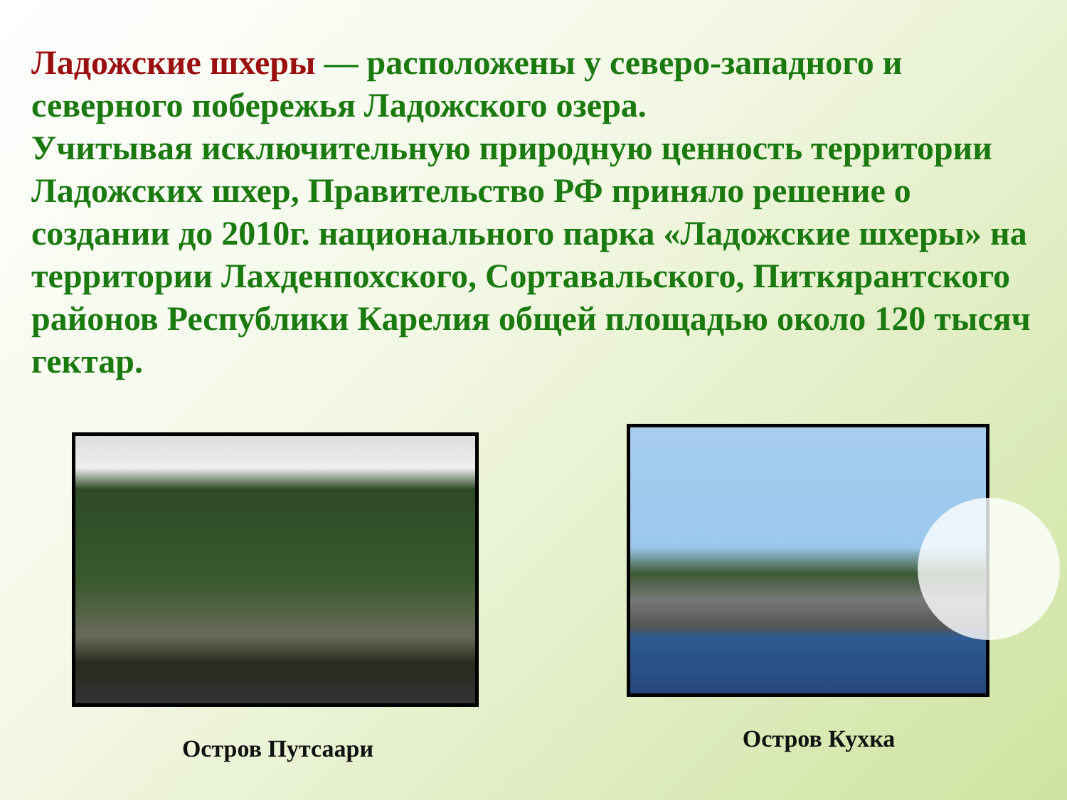Ладожские шхеры — расположены у северо-западного и северного побережья Ладожского озера.
Учитывая исключительную природную ценность территории Ладожских шхер, Правительство РФ приняло решение о создании до 2010г. национального парка «Ладожские шхеры» на территории Лахденпохского, Сортавальского, Питкярантского районов Республики Карелия общей площадью около 120 тысяч гектар.
Остров Путсаари Остров Кухка